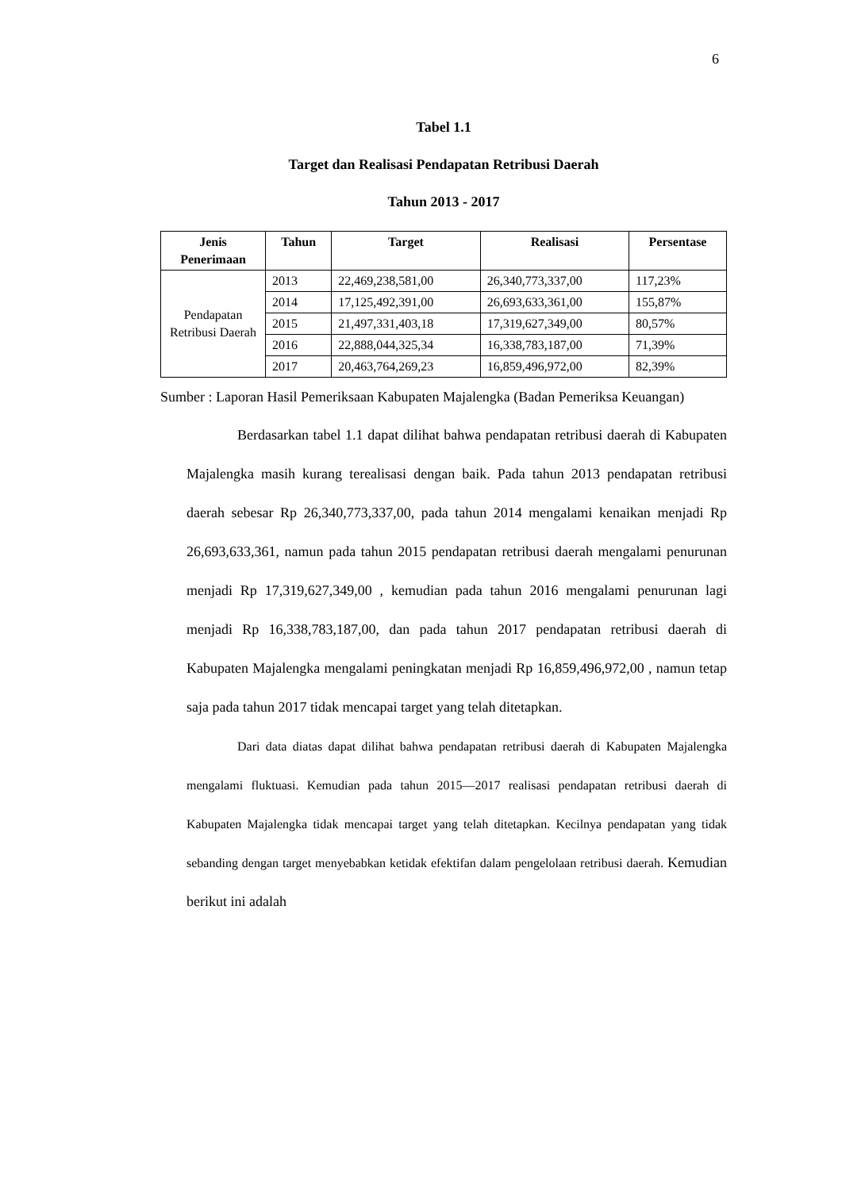6
Tabel 1.1
Target dan Realisasi Pendapatan Retribusi Daerah
Tahun 2013 - 2017
| Jenis Penerimaan | Tahun | Target | Realisasi | Persentase |
| --- | --- | --- | --- | --- |
| Pendapatan Retribusi Daerah | 2013 | 22,469,238,581,00 | 26,340,773,337,00 | 117,23% |
| | 2014 | 17,125,492,391,00 | 26,693,633,361,00 | 155,87% |
| | 2015 | 21,497,331,403,18 | 17,319,627,349,00 | 80,57% |
| | 2016 | 22,888,044,325,34 | 16,338,783,187,00 | 71,39% |
| | 2017 | 20,463,764,269,23 | 16,859,496,972,00 | 82,39% |
Sumber : Laporan Hasil Pemeriksaan Kabupaten Majalengka (Badan Pemeriksa Keuangan)
Berdasarkan tabel 1.1 dapat dilihat bahwa pendapatan retribusi daerah di Kabupaten Majalengka masih kurang terealisasi dengan baik. Pada tahun 2013 pendapatan retribusi daerah sebesar Rp 26,340,773,337,00, pada tahun 2014 mengalami kenaikan menjadi Rp 26,693,633,361, namun pada tahun 2015 pendapatan retribusi daerah mengalami penurunan menjadi Rp 17,319,627,349,00 , kemudian pada tahun 2016 mengalami penurunan lagi menjadi Rp 16,338,783,187,00, dan pada tahun 2017 pendapatan retribusi daerah di Kabupaten Majalengka mengalami peningkatan menjadi Rp 16,859,496,972,00 , namun tetap saja pada tahun 2017 tidak mencapai target yang telah ditetapkan.
Dari data diatas dapat dilihat bahwa pendapatan retribusi daerah di Kabupaten Majalengka mengalami fluktuasi. Kemudian pada tahun 2015—2017 realisasi pendapatan retribusi daerah di Kabupaten Majalengka tidak mencapai target yang telah ditetapkan. Kecilnya pendapatan yang tidak sebanding dengan target menyebabkan ketidak efektifan dalam pengelolaan retribusi daerah. Kemudian berikut ini adalah